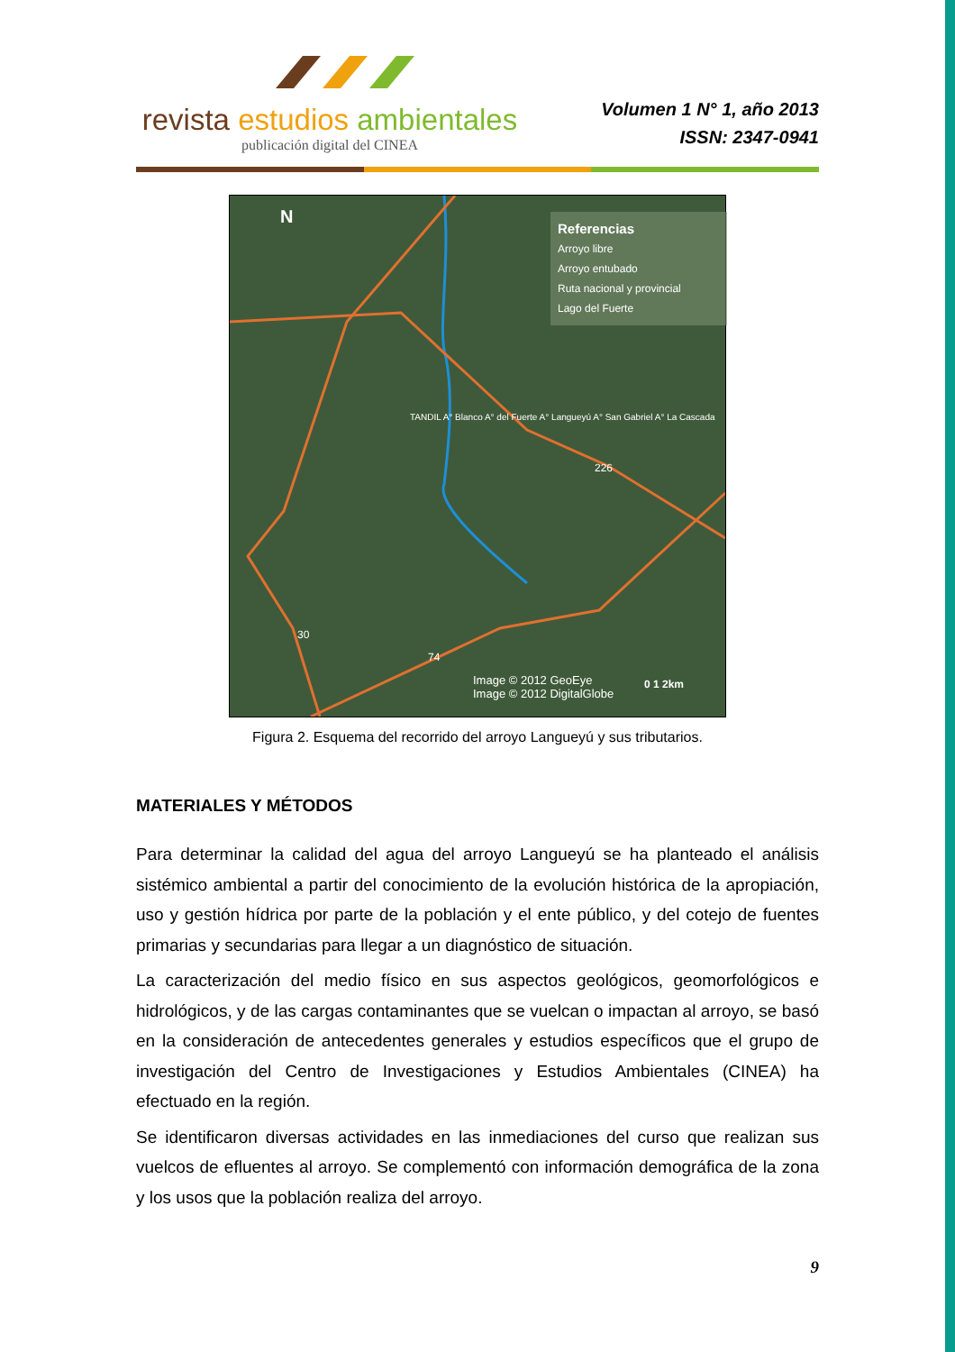revista estudios ambientales
publicación digital del CINEA
Volumen 1 N° 1, año 2013
ISSN: 2347-0941
N
Referencias
Arroyo libre
Arroyo entubado
Ruta nacional y provincial
Lago del Fuerte
TANDIL A° Blanco A° del Fuerte A° Langueyú A° San Gabriel A° La Cascada
226
30
74
Image © 2012 GeoEye
Image © 2012 DigitalGlobe
0 1 2km
Figura 2. Esquema del recorrido del arroyo Langueyú y sus tributarios.
MATERIALES Y MÉTODOS
Para determinar la calidad del agua del arroyo Langueyú se ha planteado el análisis sistémico ambiental a partir del conocimiento de la evolución histórica de la apropiación, uso y gestión hídrica por parte de la población y el ente público, y del cotejo de fuentes primarias y secundarias para llegar a un diagnóstico de situación.
La caracterización del medio físico en sus aspectos geológicos, geomorfológicos e hidrológicos, y de las cargas contaminantes que se vuelcan o impactan al arroyo, se basó en la consideración de antecedentes generales y estudios específicos que el grupo de investigación del Centro de Investigaciones y Estudios Ambientales (CINEA) ha efectuado en la región.
Se identificaron diversas actividades en las inmediaciones del curso que realizan sus vuelcos de efluentes al arroyo. Se complementó con información demográfica de la zona y los usos que la población realiza del arroyo.
9